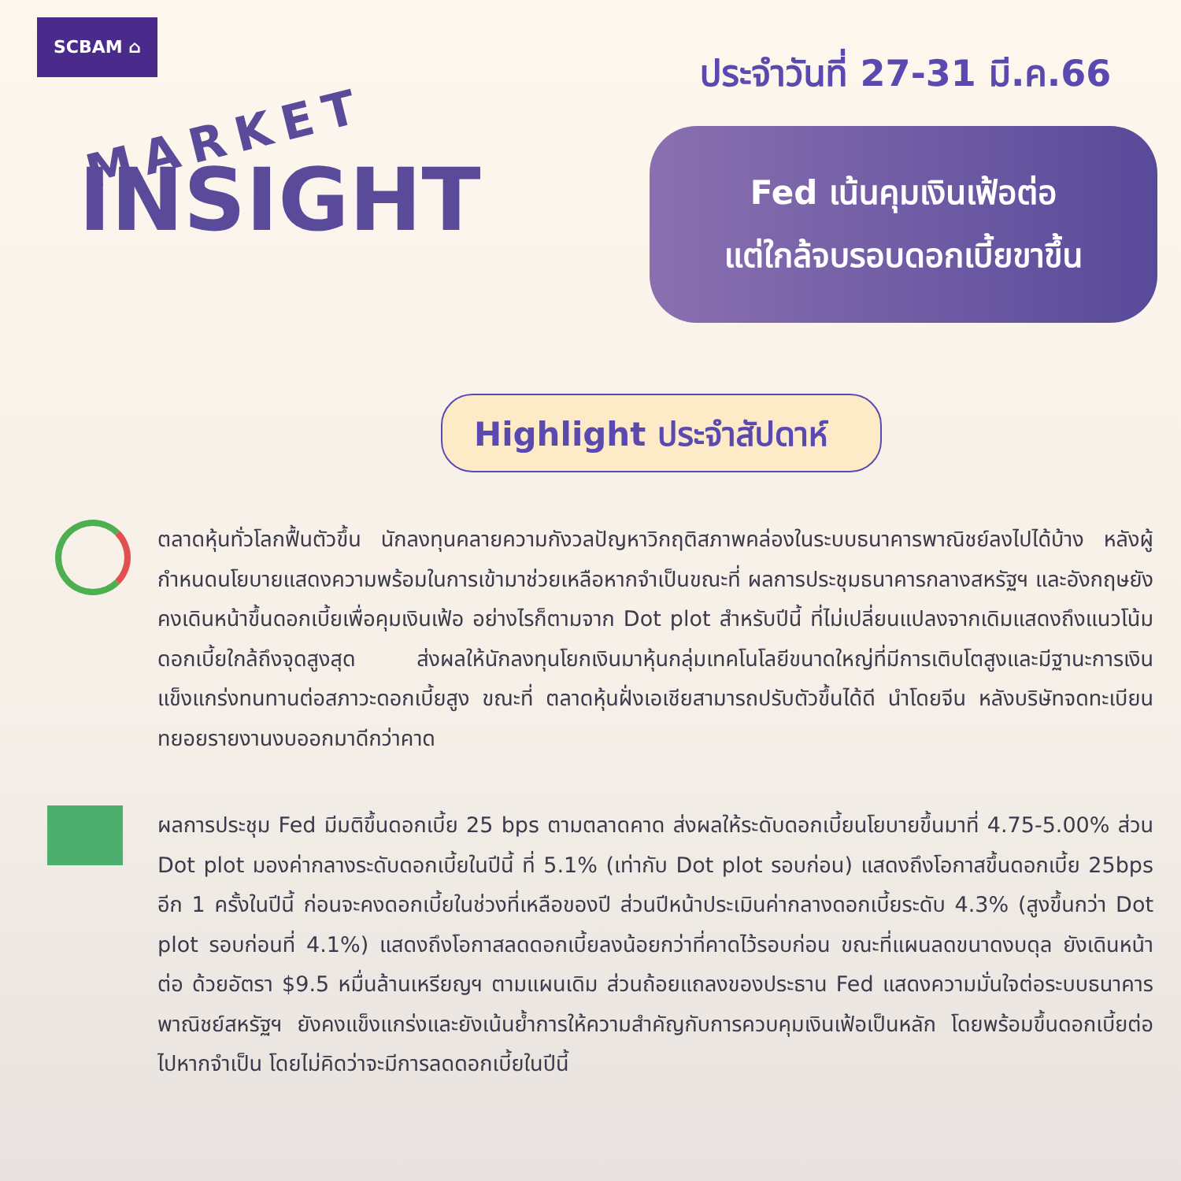SCBAM ⌂
MARKET
INSIGHT
ประจำวันที่ 27-31 มี.ค.66
Fed เน้นคุมเงินเฟ้อต่อ
แต่ใกล้จบรอบดอกเบี้ยขาขึ้น
Highlight ประจำสัปดาห์
ตลาดหุ้นทั่วโลกฟื้นตัวขึ้น นักลงทุนคลายความกังวลปัญหาวิกฤติสภาพคล่องในระบบธนาคารพาณิชย์ลงไปได้บ้าง หลังผู้กำหนดนโยบายแสดงความพร้อมในการเข้ามาช่วยเหลือหากจำเป็นขณะที่ ผลการประชุมธนาคารกลางสหรัฐฯ และอังกฤษยังคงเดินหน้าขึ้นดอกเบี้ยเพื่อคุมเงินเฟ้อ อย่างไรก็ตามจาก Dot plot สำหรับปีนี้ ที่ไม่เปลี่ยนแปลงจากเดิมแสดงถึงแนวโน้มดอกเบี้ยใกล้ถึงจุดสูงสุด ส่งผลให้นักลงทุนโยกเงินมาหุ้นกลุ่มเทคโนโลยีขนาดใหญ่ที่มีการเติบโตสูงและมีฐานะการเงินแข็งแกร่งทนทานต่อสภาวะดอกเบี้ยสูง ขณะที่ ตลาดหุ้นฝั่งเอเชียสามารถปรับตัวขึ้นได้ดี นำโดยจีน หลังบริษัทจดทะเบียนทยอยรายงานงบออกมาดีกว่าคาด
ผลการประชุม Fed มีมติขึ้นดอกเบี้ย 25 bps ตามตลาดคาด ส่งผลให้ระดับดอกเบี้ยนโยบายขึ้นมาที่ 4.75-5.00% ส่วน Dot plot มองค่ากลางระดับดอกเบี้ยในปีนี้ ที่ 5.1% (เท่ากับ Dot plot รอบก่อน) แสดงถึงโอกาสขึ้นดอกเบี้ย 25bps อีก 1 ครั้งในปีนี้ ก่อนจะคงดอกเบี้ยในช่วงที่เหลือของปี ส่วนปีหน้าประเมินค่ากลางดอกเบี้ยระดับ 4.3% (สูงขึ้นกว่า Dot plot รอบก่อนที่ 4.1%) แสดงถึงโอกาสลดดอกเบี้ยลงน้อยกว่าที่คาดไว้รอบก่อน ขณะที่แผนลดขนาดงบดุล ยังเดินหน้าต่อ ด้วยอัตรา $9.5 หมื่นล้านเหรียญฯ ตามแผนเดิม ส่วนถ้อยแถลงของประธาน Fed แสดงความมั่นใจต่อระบบธนาคารพาณิชย์สหรัฐฯ ยังคงแข็งแกร่งและยังเน้นย้ำการให้ความสำคัญกับการควบคุมเงินเฟ้อเป็นหลัก โดยพร้อมขึ้นดอกเบี้ยต่อไปหากจำเป็น โดยไม่คิดว่าจะมีการลดดอกเบี้ยในปีนี้